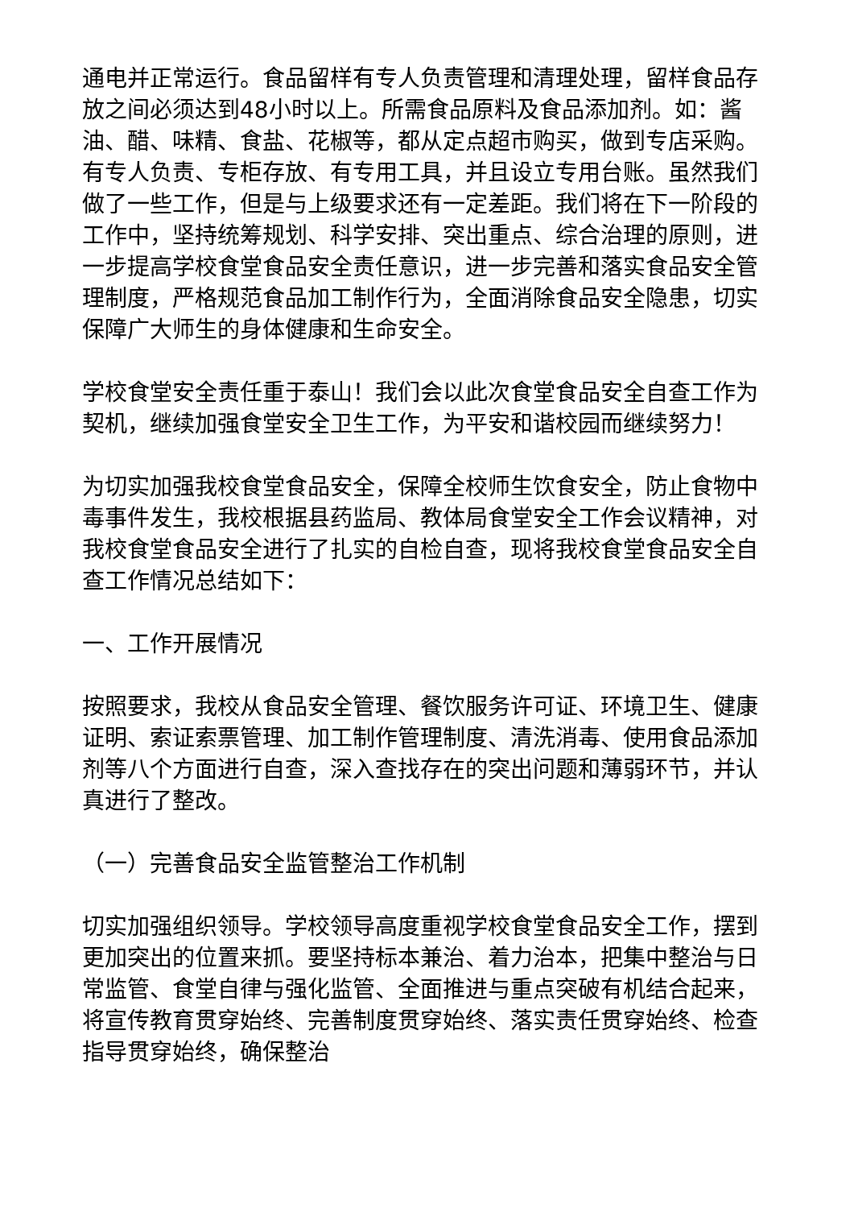通电并正常运行。食品留样有专人负责管理和清理处理，留样食品存放之间必须达到48小时以上。所需食品原料及食品添加剂。如：酱油、醋、味精、食盐、花椒等，都从定点超市购买，做到专店采购。有专人负责、专柜存放、有专用工具，并且设立专用台账。虽然我们做了一些工作，但是与上级要求还有一定差距。我们将在下一阶段的工作中，坚持统筹规划、科学安排、突出重点、综合治理的原则，进一步提高学校食堂食品安全责任意识，进一步完善和落实食品安全管理制度，严格规范食品加工制作行为，全面消除食品安全隐患，切实保障广大师生的身体健康和生命安全。
学校食堂安全责任重于泰山！我们会以此次食堂食品安全自查工作为契机，继续加强食堂安全卫生工作，为平安和谐校园而继续努力！
为切实加强我校食堂食品安全，保障全校师生饮食安全，防止食物中毒事件发生，我校根据县药监局、教体局食堂安全工作会议精神，对我校食堂食品安全进行了扎实的自检自查，现将我校食堂食品安全自查工作情况总结如下：
一、工作开展情况
按照要求，我校从食品安全管理、餐饮服务许可证、环境卫生、健康证明、索证索票管理、加工制作管理制度、清洗消毒、使用食品添加剂等八个方面进行自查，深入查找存在的突出问题和薄弱环节，并认真进行了整改。
（一）完善食品安全监管整治工作机制
切实加强组织领导。学校领导高度重视学校食堂食品安全工作，摆到更加突出的位置来抓。要坚持标本兼治、着力治本，把集中整治与日常监管、食堂自律与强化监管、全面推进与重点突破有机结合起来，将宣传教育贯穿始终、完善制度贯穿始终、落实责任贯穿始终、检查指导贯穿始终，确保整治